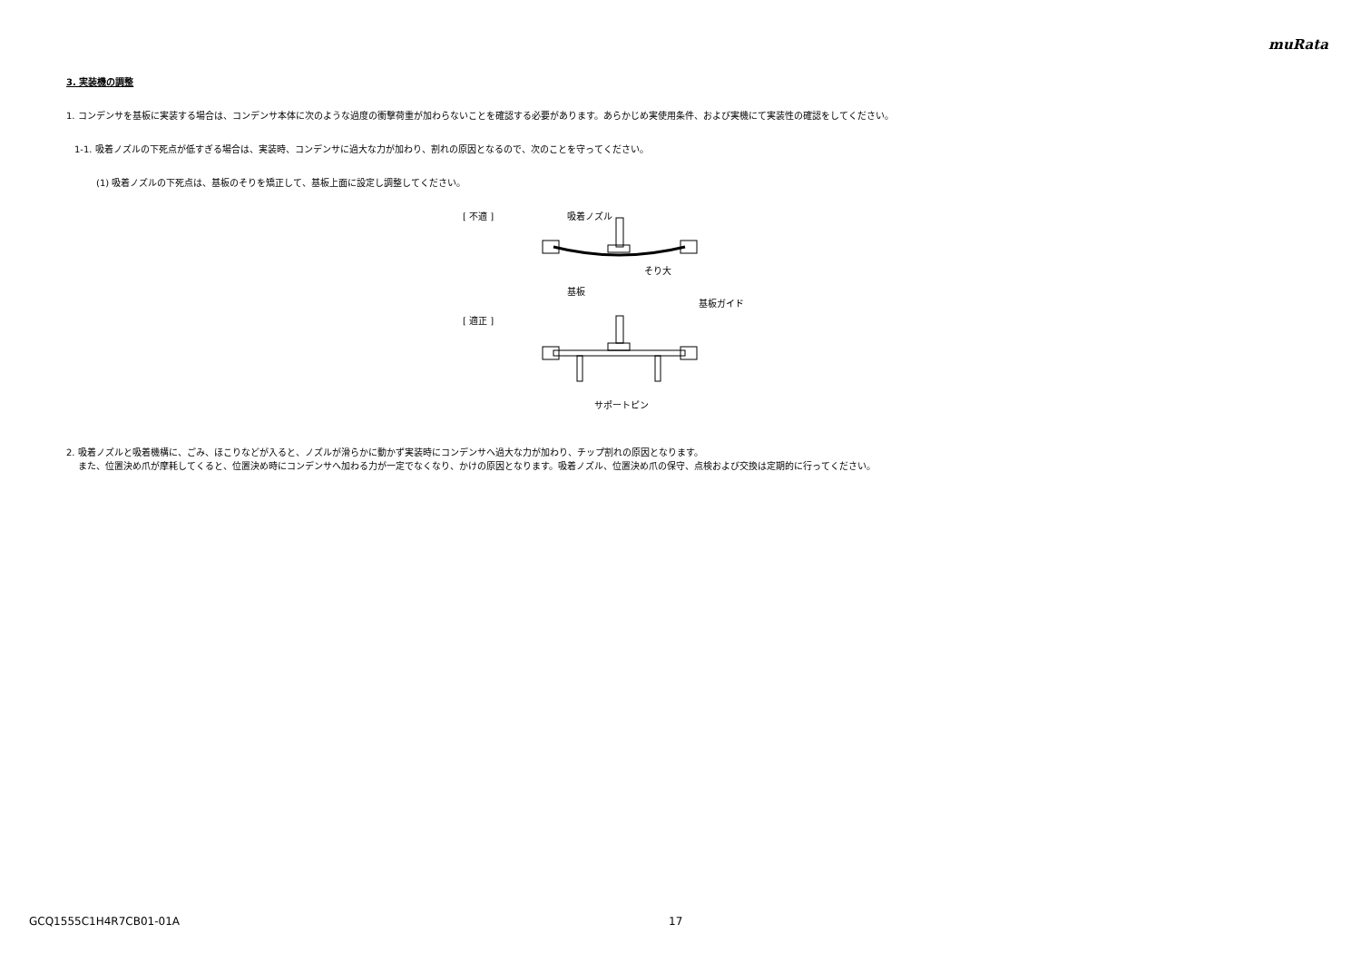muRata
3. 実装機の調整
1. コンデンサを基板に実装する場合は、コンデンサ本体に次のような過度の衝撃荷重が加わらないことを確認する必要があります。あらかじめ実使用条件、および実機にて実装性の確認をしてください。
1-1. 吸着ノズルの下死点が低すぎる場合は、実装時、コンデンサに過大な力が加わり、割れの原因となるので、次のことを守ってください。
(1) 吸着ノズルの下死点は、基板のそりを矯正して、基板上面に設定し調整してください。
[ 不適 ]
[ 適正 ]
吸着ノズル
そり大
基板
基板ガイド
サポートピン
2. 吸着ノズルと吸着機構に、ごみ、ほこりなどが入ると、ノズルが滑らかに動かず実装時にコンデンサへ過大な力が加わり、チップ割れの原因となります。
また、位置決め爪が摩耗してくると、位置決め時にコンデンサへ加わる力が一定でなくなり、かけの原因となります。吸着ノズル、位置決め爪の保守、点検および交換は定期的に行ってください。
GCQ1555C1H4R7CB01-01A 17